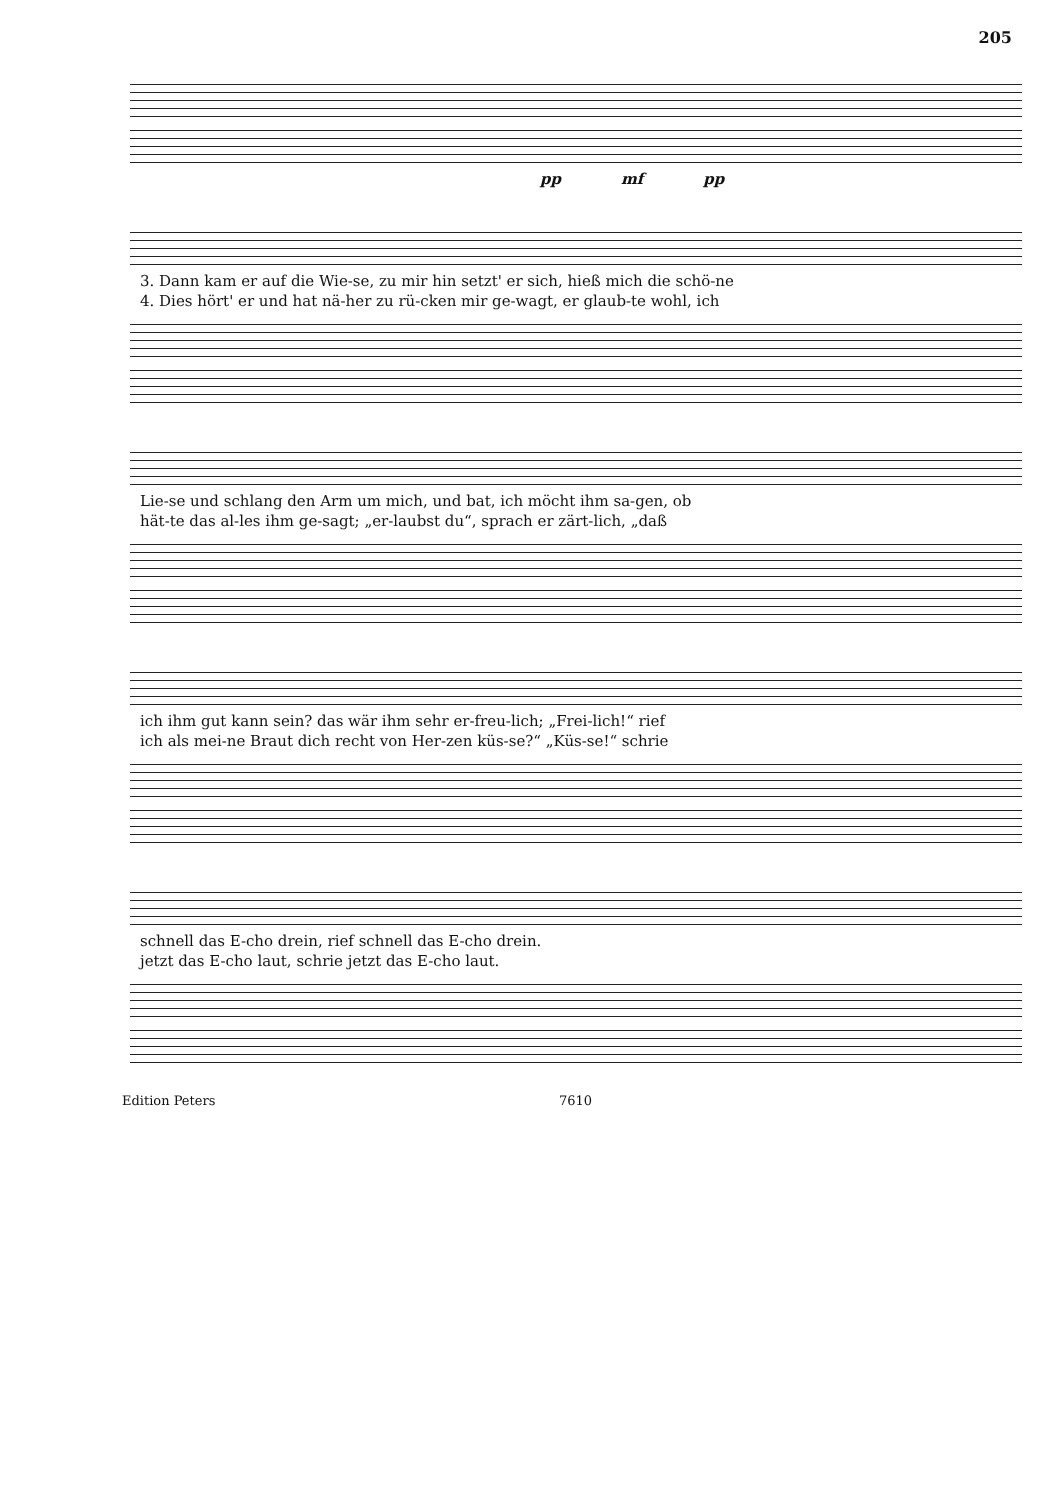205
pp mf pp
3. Dann kam er auf die Wie-se, zu mir hin setzt' er sich, hieß mich die schö-ne
4. Dies hört' er und hat nä-her zu rü-cken mir ge-wagt, er glaub-te wohl, ich
Lie-se und schlang den Arm um mich, und bat, ich möcht ihm sa-gen, ob
hät-te das al-les ihm ge-sagt; „er-laubst du“, sprach er zärt-lich, „daß
ich ihm gut kann sein? das wär ihm sehr er-freu-lich; „Frei-lich!“ rief
ich als mei-ne Braut dich recht von Her-zen küs-se?“ „Küs-se!“ schrie
schnell das E-cho drein, rief schnell das E-cho drein.
jetzt das E-cho laut, schrie jetzt das E-cho laut.
Edition Peters 7610